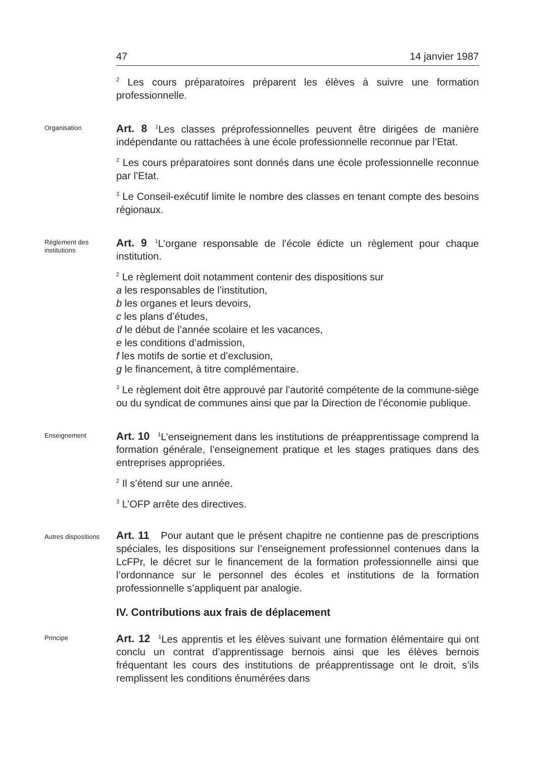47 14 janvier 1987
<sup>2</sup> Les cours préparatoires préparent les élèves à suivre une formation professionnelle.
Organisation
Art. 8<sup>1</sup>Les classes préprofessionnelles peuvent être dirigées de manière indépendante ou rattachées à une école professionnelle reconnue par l’Etat.
<sup>2</sup> Les cours préparatoires sont donnés dans une école professionnelle reconnue par l’Etat.
<sup>3</sup> Le Conseil-exécutif limite le nombre des classes en tenant compte des besoins régionaux.
Règlement des institutions
Art. 9<sup>1</sup>L’organe responsable de l’école édicte un règlement pour chaque institution.
<sup>2</sup> Le règlement doit notamment contenir des dispositions sur
a les responsables de l’institution,
b les organes et leurs devoirs,
c les plans d’études,
d le début de l’année scolaire et les vacances,
e les conditions d’admission,
f les motifs de sortie et d’exclusion,
g le financement, à titre complémentaire.
<sup>3</sup> Le règlement doit être approuvé par l’autorité compétente de la commune-siège ou du syndicat de communes ainsi que par la Direction de l’économie publique.
Enseignement
Art. 10<sup>1</sup>L’enseignement dans les institutions de préapprentissage comprend la formation générale, l’enseignement pratique et les stages pratiques dans des entreprises appropriées.
<sup>2</sup> Il s’étend sur une année.
<sup>3</sup> L’OFP arrête des directives.
Autres dispositions
Art. 11 Pour autant que le présent chapitre ne contienne pas de prescriptions spéciales, les dispositions sur l’enseignement professionnel contenues dans la LcFPr, le décret sur le financement de la formation professionnelle ainsi que l’ordonnance sur le personnel des écoles et institutions de la formation professionnelle s’appliquent par analogie.
IV. Contributions aux frais de déplacement
Principe
Art. 12<sup>1</sup>Les apprentis et les élèves suivant une formation élémentaire qui ont conclu un contrat d’apprentissage bernois ainsi que les élèves bernois fréquentant les cours des institutions de préapprentissage ont le droit, s’ils remplissent les conditions énumérées dans